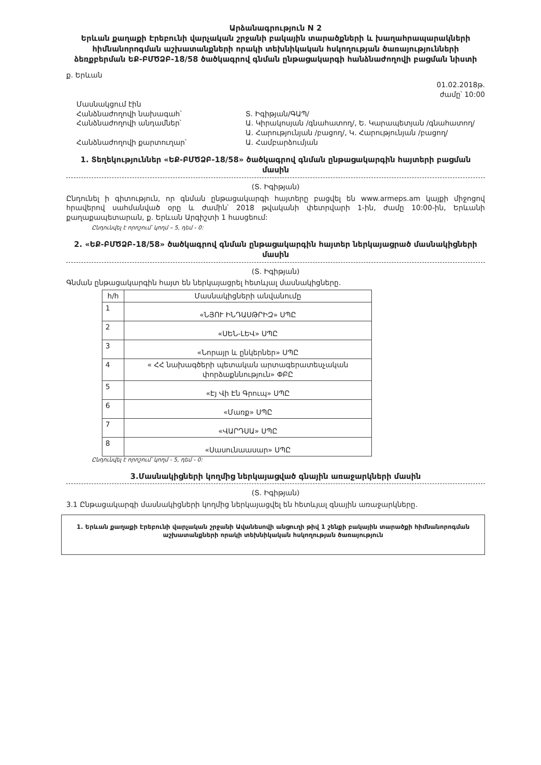Արձանագրություն N 2
Երևան քաղաքի Էրեբունի վարչական շրջանի բակային տարածքների և խաղահրապարակների հիմնանորոգման աշխատանքների որակի տեխնիկական հսկողության ծառայությունների ձեռքբերման ԵՔ-ԲՄԾՁԲ-18/58 ծածկագրով գնման ընթացակարգի հանձնաժողովի բացման նիստի
ք. Երևան
01.02.2018թ.
ժամը՝ 10:00
Մասնակցում էին
Հանձնաժողովի նախագահ՝
Հանձնաժողովի անդամներ՝
Հանձնաժողովի քարտուղար՝
Տ. Իգիթյան/ԳԱՊ/
Ա. Կիրակոսյան /գնահատող/, Ե. Կարապետյան /գնահատող/
Ա. Հարությունյան /բացող/, Կ. Հարությունյան /բացող/
Ա. Համբարձումյան
1. Տեղեկություններ «ԵՔ-ԲՄԾՁԲ-18/58» ծածկագրով գնման ընթացակարգին հայտերի բացման մասին
(Տ. Իգիթյան)
Ընդունել ի գիտություն, որ գնման ընթացակարգի հայտերը բացվել են www.armeps.am կայքի միջոցով հրավերով սահմանված օրը և ժամին՝ 2018 թվականի փետրվարի 1-ին, ժամը 10:00-ին, Երևանի քաղաքապետարան, ք. Երևան Արգիշտի 1 հասցեում:
Ընդունվել է որոշում՝ կողմ – 5, դեմ - 0:
2. «ԵՔ-ԲՄԾՁԲ-18/58» ծածկագրով գնման ընթացակարգին հայտեր ներկայացրած մասնակիցների մասին
(Տ. Իգիթյան)
Գնման ընթացակարգին հայտ են ներկայացրել հետևյալ մասնակիցները.
| հ/հ | Մասնակիցների անվանումը |
| --- | --- |
| 1 | «ՆՅՈՒ ԻՆԴԱՍԹՐԻԶ» ՍՊԸ |
| 2 | «ՍԵՆ-ԼԵՎ» ՍՊԸ |
| 3 | «Նորայր և ընկերներ» ՍՊԸ |
| 4 | « ՀՀ նախագծերի պետական արտագերատեսչական փորձաքննություն» ՓԲԸ |
| 5 | «Էյ Վի Էն Գրուպ» ՍՊԸ |
| 6 | «Մառք» ՍՊԸ |
| 7 | «ՎԱՐԴՍԱ» ՍՊԸ |
| 8 | «Սասունաասար» ՍՊԸ |
Ընդունվել է որոշում՝ կողմ - 5, դեմ - 0:
3.Մասնակիցների կողմից ներկայացված գնային առաջարկների մասին
(Տ. Իգիթյան)
3.1 Ընթացակարգի մասնակիցների կողմից ներկայացվել են հետևյալ գնային առաջարկները.
1. Երևան քաղաքի Էրեբունի վարչական շրջանի Ավանեսովի անցուղի թիվ 1 շենքի բակային տարածքի հիմնանորոգման աշխատանքների որակի տեխնիկական հսկողության ծառայություն